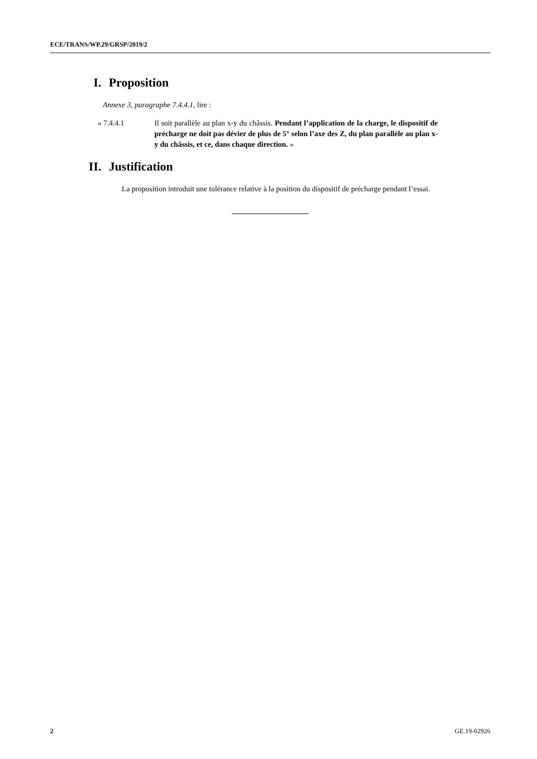ECE/TRANS/WP.29/GRSP/2019/2
I. Proposition
Annexe 3, paragraphe 7.4.4.1, lire :
« 7.4.4.1 Il soit parallèle au plan x-y du châssis. Pendant l’application de la charge, le dispositif de précharge ne doit pas dévier de plus de 5° selon l’axe des Z, du plan parallèle au plan x-y du châssis, et ce, dans chaque direction. »
II. Justification
La proposition introduit une tolérance relative à la position du dispositif de précharge pendant l’essai.
2 GE.19-02926